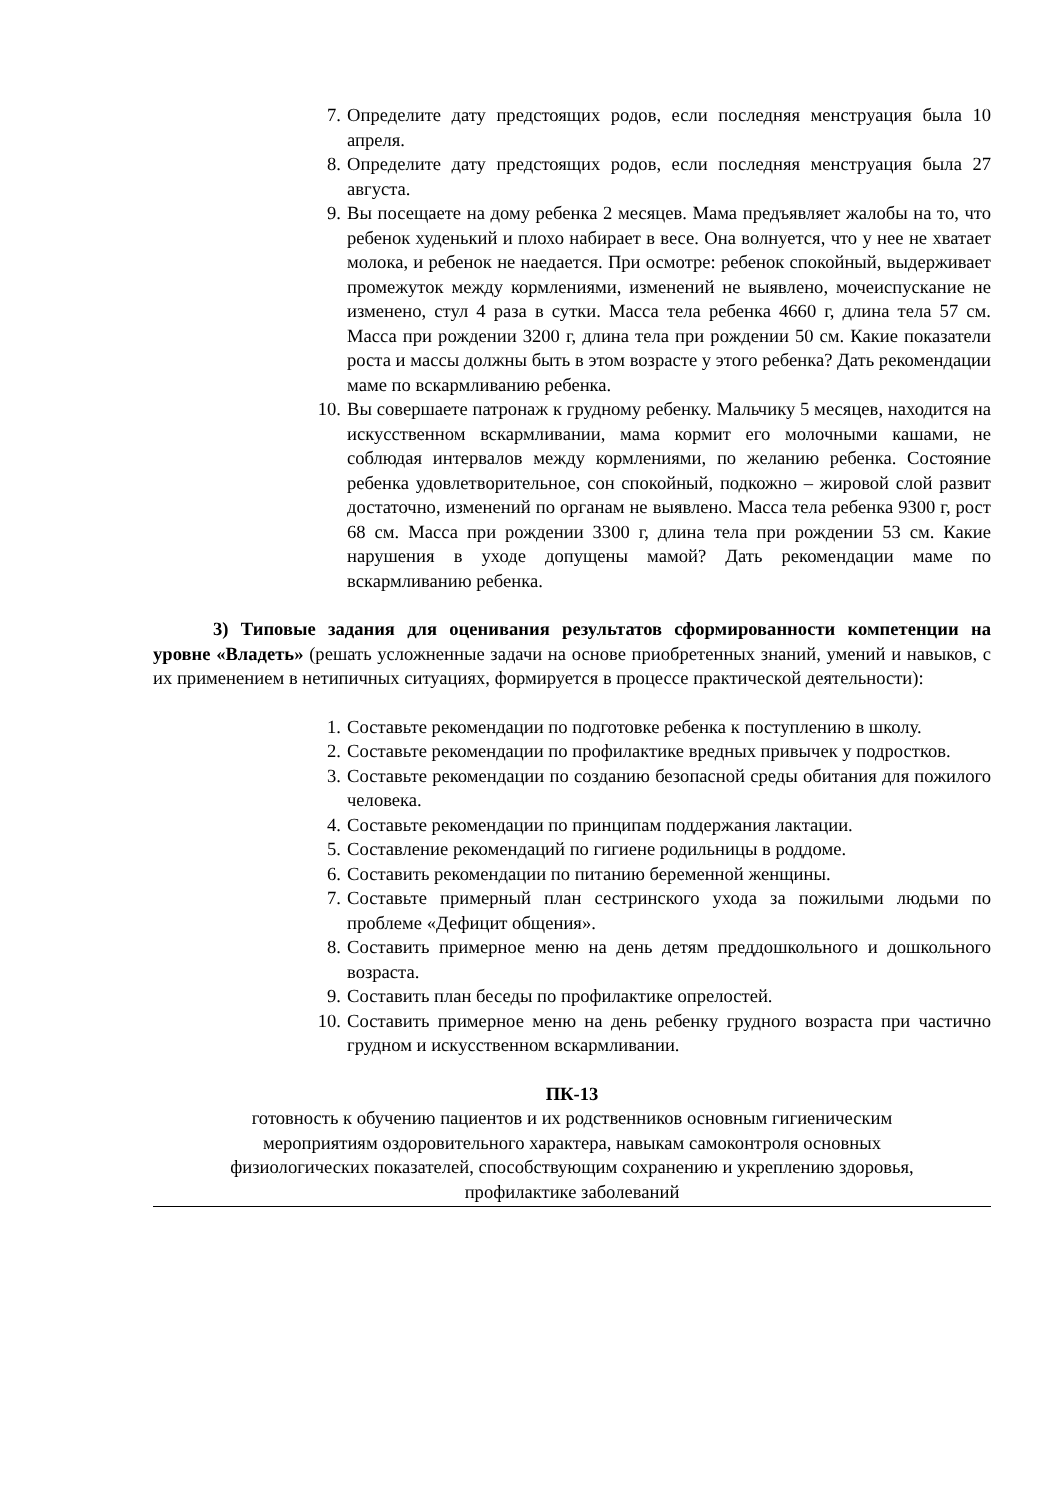7. Определите дату предстоящих родов, если последняя менструация была 10 апреля.
8. Определите дату предстоящих родов, если последняя менструация была 27 августа.
9. Вы посещаете на дому ребенка 2 месяцев. Мама предъявляет жалобы на то, что ребенок худенький и плохо набирает в весе. Она волнуется, что у нее не хватает молока, и ребенок не наедается. При осмотре: ребенок спокойный, выдерживает промежуток между кормлениями, изменений не выявлено, мочеиспускание не изменено, стул 4 раза в сутки. Масса тела ребенка 4660 г, длина тела 57 см. Масса при рождении 3200 г, длина тела при рождении 50 см. Какие показатели роста и массы должны быть в этом возрасте у этого ребенка? Дать рекомендации маме по вскармливанию ребенка.
10. Вы совершаете патронаж к грудному ребенку. Мальчику 5 месяцев, находится на искусственном вскармливании, мама кормит его молочными кашами, не соблюдая интервалов между кормлениями, по желанию ребенка. Состояние ребенка удовлетворительное, сон спокойный, подкожно – жировой слой развит достаточно, изменений по органам не выявлено. Масса тела ребенка 9300 г, рост 68 см. Масса при рождении 3300 г, длина тела при рождении 53 см. Какие нарушения в уходе допущены мамой? Дать рекомендации маме по вскармливанию ребенка.
3) Типовые задания для оценивания результатов сформированности компетенции на уровне «Владеть» (решать усложненные задачи на основе приобретенных знаний, умений и навыков, с их применением в нетипичных ситуациях, формируется в процессе практической деятельности):
1. Составьте рекомендации по подготовке ребенка к поступлению в школу.
2. Составьте рекомендации по профилактике вредных привычек у подростков.
3. Составьте рекомендации по созданию безопасной среды обитания для пожилого человека.
4. Составьте рекомендации по принципам поддержания лактации.
5. Составление рекомендаций по гигиене родильницы в роддоме.
6. Составить рекомендации по питанию беременной женщины.
7. Составьте примерный план сестринского ухода за пожилыми людьми по проблеме «Дефицит общения».
8. Составить примерное меню на день детям преддошкольного и дошкольного возраста.
9. Составить план беседы по профилактике опрелостей.
10. Составить примерное меню на день ребенку грудного возраста при частично грудном и искусственном вскармливании.
ПК-13
готовность к обучению пациентов и их родственников основным гигиеническим
мероприятиям оздоровительного характера, навыкам самоконтроля основных
физиологических показателей, способствующим сохранению и укреплению здоровья,
профилактике заболеваний